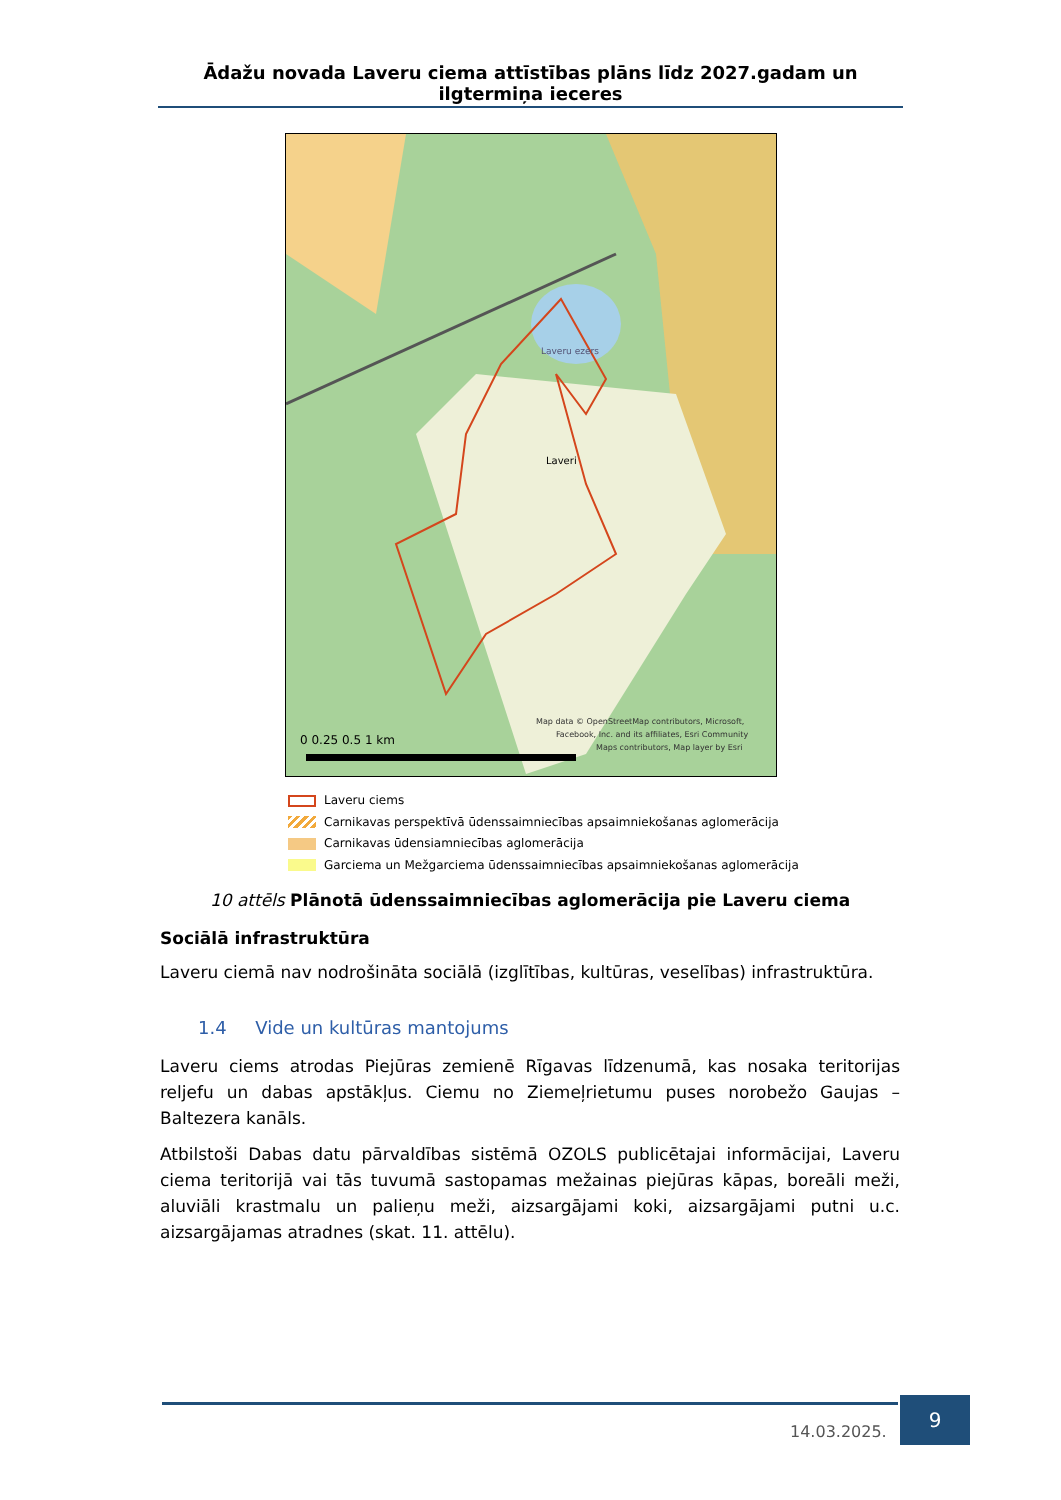Ādažu novada Laveru ciema attīstības plāns līdz 2027.gadam un ilgtermiņa ieceres
Laveri
Laveru ezers
0 0.25 0.5 1 km
Map data © OpenStreetMap contributors, Microsoft,
Facebook, Inc. and its affiliates, Esri Community
Maps contributors, Map layer by Esri
Laveru ciems
Carnikavas perspektīvā ūdenssaimniecības apsaimniekošanas aglomerācija
Carnikavas ūdensiamniecības aglomerācija
Garciema un Mežgarciema ūdenssaimniecības apsaimniekošanas aglomerācija
10 attēls Plānotā ūdenssaimniecības aglomerācija pie Laveru ciema
Sociālā infrastruktūra
Laveru ciemā nav nodrošināta sociālā (izglītības, kultūras, veselības) infrastruktūra.
1.4 Vide un kultūras mantojums
Laveru ciems atrodas Piejūras zemienē Rīgavas līdzenumā, kas nosaka teritorijas reljefu un dabas apstākļus. Ciemu no Ziemeļrietumu puses norobežo Gaujas – Baltezera kanāls.
Atbilstoši Dabas datu pārvaldības sistēmā OZOLS publicētajai informācijai, Laveru ciema teritorijā vai tās tuvumā sastopamas mežainas piejūras kāpas, boreāli meži, aluviāli krastmalu un palieņu meži, aizsargājami koki, aizsargājami putni u.c. aizsargājamas atradnes (skat. 11. attēlu).
14.03.2025.
9